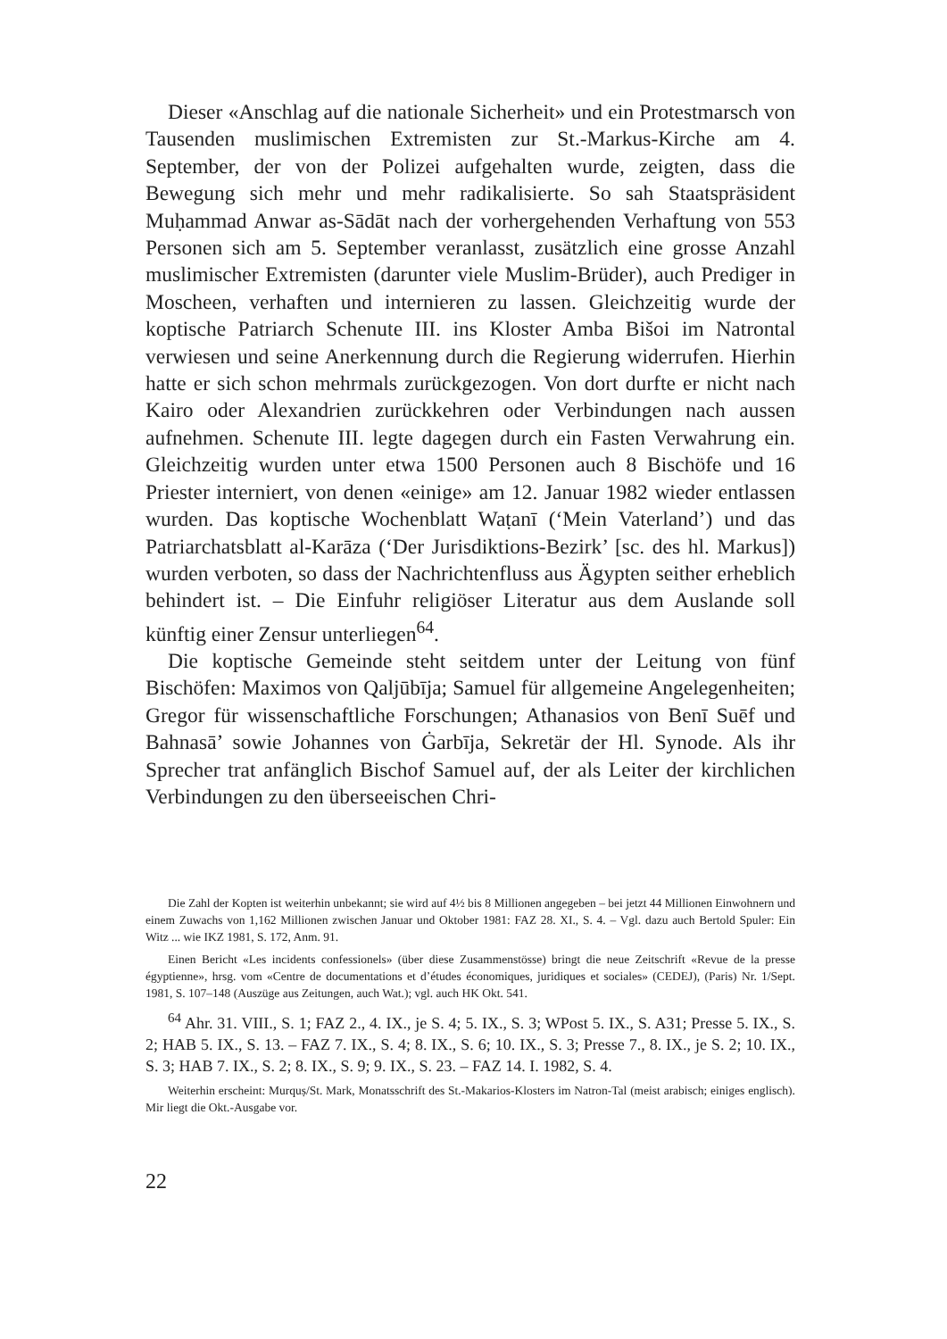Dieser «Anschlag auf die nationale Sicherheit» und ein Protestmarsch von Tausenden muslimischen Extremisten zur St.-Markus-Kirche am 4. September, der von der Polizei aufgehalten wurde, zeigten, dass die Bewegung sich mehr und mehr radikalisierte. So sah Staatspräsident Muḥammad Anwar as-Sādāt nach der vorhergehenden Verhaftung von 553 Personen sich am 5. September veranlasst, zusätzlich eine grosse Anzahl muslimischer Extremisten (darunter viele Muslim-Brüder), auch Prediger in Moscheen, verhaften und internieren zu lassen. Gleichzeitig wurde der koptische Patriarch Schenute III. ins Kloster Amba Bišoi im Natrontal verwiesen und seine Anerkennung durch die Regierung widerrufen. Hierhin hatte er sich schon mehrmals zurückgezogen. Von dort durfte er nicht nach Kairo oder Alexandrien zurückkehren oder Verbindungen nach aussen aufnehmen. Schenute III. legte dagegen durch ein Fasten Verwahrung ein. Gleichzeitig wurden unter etwa 1500 Personen auch 8 Bischöfe und 16 Priester interniert, von denen «einige» am 12. Januar 1982 wieder entlassen wurden. Das koptische Wochenblatt Waṭanī (‘Mein Vaterland’) und das Patriarchatsblatt al-Karāza (‘Der Jurisdiktions-Bezirk’ [sc. des hl. Markus]) wurden verboten, so dass der Nachrichtenfluss aus Ägypten seither erheblich behindert ist. – Die Einfuhr religiöser Literatur aus dem Auslande soll künftig einer Zensur unterliegen<sup>64</sup>.
Die koptische Gemeinde steht seitdem unter der Leitung von fünf Bischöfen: Maximos von Qaljūbīja; Samuel für allgemeine Angelegenheiten; Gregor für wissenschaftliche Forschungen; Athanasios von Benī Suēf und Bahnasā’ sowie Johannes von Ġarbīja, Sekretär der Hl. Synode. Als ihr Sprecher trat anfänglich Bischof Samuel auf, der als Leiter der kirchlichen Verbindungen zu den überseeischen Chri-
Die Zahl der Kopten ist weiterhin unbekannt; sie wird auf 4½ bis 8 Millionen angegeben – bei jetzt 44 Millionen Einwohnern und einem Zuwachs von 1,162 Millionen zwischen Januar und Oktober 1981: FAZ 28. XI., S. 4. – Vgl. dazu auch Bertold Spuler: Ein Witz ... wie IKZ 1981, S. 172, Anm. 91.
Einen Bericht «Les incidents confessionels» (über diese Zusammenstösse) bringt die neue Zeitschrift «Revue de la presse égyptienne», hrsg. vom «Centre de documentations et d’études économiques, juridiques et sociales» (CEDEJ), (Paris) Nr. 1/Sept. 1981, S. 107–148 (Auszüge aus Zeitungen, auch Wat.); vgl. auch HK Okt. 541.
<sup>64</sup> Ahr. 31. VIII., S. 1; FAZ 2., 4. IX., je S. 4; 5. IX., S. 3; WPost 5. IX., S. A31; Presse 5. IX., S. 2; HAB 5. IX., S. 13. – FAZ 7. IX., S. 4; 8. IX., S. 6; 10. IX., S. 3; Presse 7., 8. IX., je S. 2; 10. IX., S. 3; HAB 7. IX., S. 2; 8. IX., S. 9; 9. IX., S. 23. – FAZ 14. I. 1982, S. 4.
Weiterhin erscheint: Murquṣ/St. Mark, Monatsschrift des St.-Makarios-Klosters im Natron-Tal (meist arabisch; einiges englisch). Mir liegt die Okt.-Ausgabe vor.
22